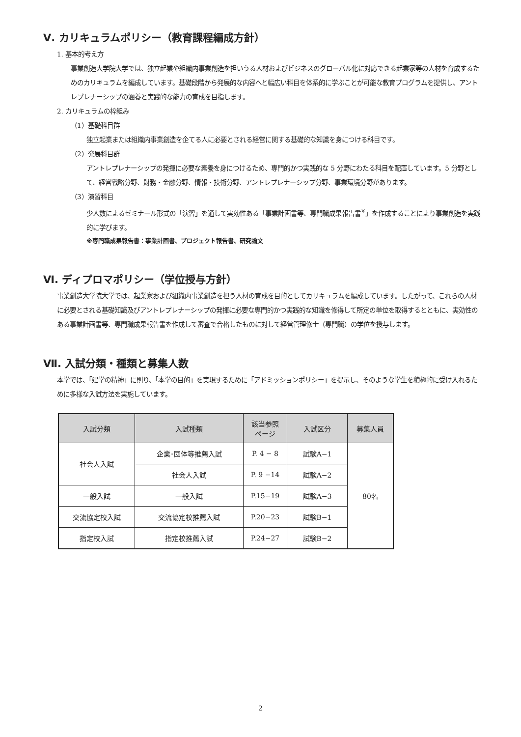Ⅴ. カリキュラムポリシー（教育課程編成方針）
1. 基本的考え方
事業創造大学院大学では、独立起業や組織内事業創造を担いうる人材およびビジネスのグローバル化に対応できる起業家等の人材を育成するためのカリキュラムを編成しています。基礎段階から発展的な内容へと幅広い科目を体系的に学ぶことが可能な教育プログラムを提供し、アントレプレナーシップの涵養と実践的な能力の育成を目指します。
2. カリキュラムの枠組み
（1）基礎科目群
独立起業または組織内事業創造を企てる人に必要とされる経営に関する基礎的な知識を身につける科目です。
（2）発展科目群
アントレプレナーシップの発揮に必要な素養を身につけるため、専門的かつ実践的な 5 分野にわたる科目を配置しています。5 分野として、経営戦略分野、財務・金融分野、情報・技術分野、アントレプレナーシップ分野、事業環境分野があります。
（3）演習科目
少人数によるゼミナール形式の「演習」を通して実効性ある「事業計画書等、専門職成果報告書<sup>※</sup>」を作成することにより事業創造を実践的に学びます。
※専門職成果報告書：事業計画書、プロジェクト報告書、研究論文
Ⅵ. ディプロマポリシー（学位授与方針）
事業創造大学院大学では、起業家および組織内事業創造を担う人材の育成を目的としてカリキュラムを編成しています。したがって、これらの人材に必要とされる基礎知識及びアントレプレナーシップの発揮に必要な専門的かつ実践的な知識を修得して所定の単位を取得するとともに、実効性のある事業計画書等、専門職成果報告書を作成して審査で合格したものに対して経営管理修士（専門職）の学位を授与します。
Ⅶ. 入試分類・種類と募集人数
本学では、「建学の精神」に則り、「本学の目的」を実現するために「アドミッションポリシー」を提示し、そのような学生を積極的に受け入れるために多様な入試方法を実施しています。
| 入試分類 | 入試種類 | 該当参照 ページ | 入試区分 | 募集人員 |
| --- | --- | --- | --- | --- |
| 社会人入試 | 企業･団体等推薦入試 | P. 4 − 8 | 試験A−1 | 80名 |
| | 社会人入試 | P. 9 −14 | 試験A−2 | |
| 一般入試 | 一般入試 | P.15−19 | 試験A−3 | |
| 交流協定校入試 | 交流協定校推薦入試 | P.20−23 | 試験B−1 | |
| 指定校入試 | 指定校推薦入試 | P.24−27 | 試験B−2 | |
2